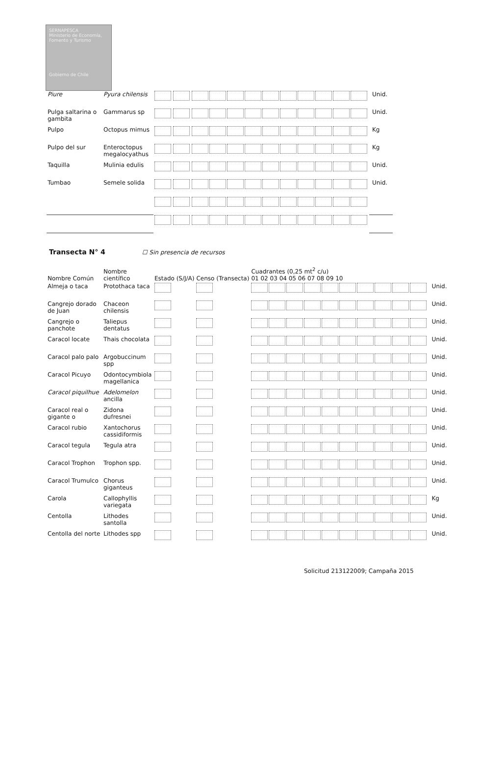SERNAPESCA
Ministerio de Economía, Fomento y Turismo
Gobierno de Chile
| Piure | Pyura chilensis | | | | Unid. |
| Pulga saltarina o gambita | Gammarus sp | | | | Unid. |
| Pulpo | Octopus mimus | | | | Kg |
| Pulpo del sur | Enteroctopus megalocyathus | | | | Kg |
| Taquilla | Mulinia edulis | | | | Unid. |
| Tumbao | Semele solida | | | | Unid. |
Transecta N° 4 ☐ Sin presencia de recursos
| Nombre Común | Nombre científico | Estado (S/J/A) | Censo (Transecta) | Cuadrantes (0,25 mt<sup>2</sup> c/u) 01 02 03 04 05 06 07 08 09 10 | |
| --- | --- | --- | --- | --- | --- |
| Almeja o taca | Protothaca taca | | | | Unid. |
| Cangrejo dorado de Juan | Chaceon chilensis | | | | Unid. |
| Cangrejo o panchote | Taliepus dentatus | | | | Unid. |
| Caracol locate | Thais chocolata | | | | Unid. |
| Caracol palo palo | Argobuccinum spp | | | | Unid. |
| Caracol Picuyo | Odontocymbiola magellanica | | | | Unid. |
| Caracol piquilhue | Adelomelon ancilla | | | | Unid. |
| Caracol real o gigante o | Zidona dufresnei | | | | Unid. |
| Caracol rubio | Xantochorus cassidiformis | | | | Unid. |
| Caracol tegula | Tegula atra | | | | Unid. |
| Caracol Trophon | Trophon spp. | | | | Unid. |
| Caracol Trumulco | Chorus giganteus | | | | Unid. |
| Carola | Callophyllis variegata | | | | Kg |
| Centolla | Lithodes santolla | | | | Unid. |
| Centolla del norte | Lithodes spp | | | | Unid. |
Solicitud 213122009; Campaña 2015